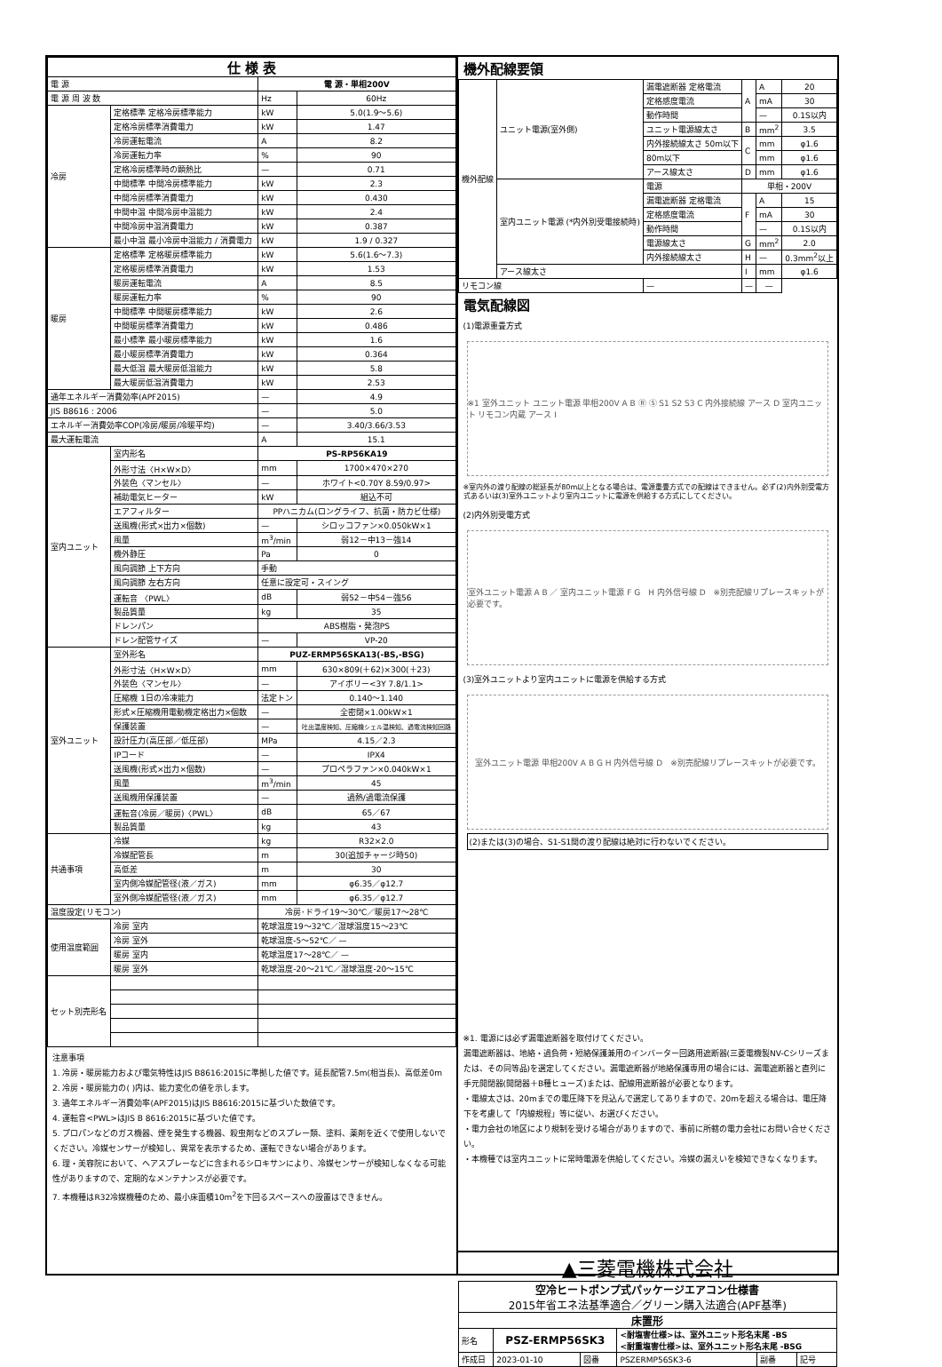| 仕 様 表 | | | |
| --- | --- | --- | --- |
| 電 源 | | 電 源・単相200V | |
| 電 源 周 波 数 | | Hz | 60Hz |
| 冷房 | 定格標準 定格冷房標準能力 | kW | 5.0(1.9～5.6) |
| | 定格冷房標準消費電力 | kW | 1.47 |
| | 冷房運転電流 | A | 8.2 |
| | 冷房運転力率 | % | 90 |
| | 定格冷房標準時の顕熱比 | — | 0.71 |
| | 中間標準 中間冷房標準能力 | kW | 2.3 |
| | 中間冷房標準消費電力 | kW | 0.430 |
| | 中間中温 中間冷房中温能力 | kW | 2.4 |
| | 中間冷房中温消費電力 | kW | 0.387 |
| | 最小中温 最小冷房中温能力 / 消費電力 | kW | 1.9 / 0.327 |
| 暖房 | 定格標準 定格暖房標準能力 | kW | 5.6(1.6～7.3) |
| | 定格暖房標準消費電力 | kW | 1.53 |
| | 暖房運転電流 | A | 8.5 |
| | 暖房運転力率 | % | 90 |
| | 中間標準 中間暖房標準能力 | kW | 2.6 |
| | 中間暖房標準消費電力 | kW | 0.486 |
| | 最小標準 最小暖房標準能力 | kW | 1.6 |
| | 最小暖房標準消費電力 | kW | 0.364 |
| | 最大低温 最大暖房低温能力 | kW | 5.8 |
| | 最大暖房低温消費電力 | kW | 2.53 |
| 通年エネルギー消費効率(APF2015) | | — | 4.9 |
| JIS B8616 : 2006 | | — | 5.0 |
| エネルギー消費効率COP(冷房/暖房/冷暖平均) | | — | 3.40/3.66/3.53 |
| 最大運転電流 | | A | 15.1 |
| 室内ユニット | 室内形名 | PS-RP56KA19 | |
| | 外形寸法〈H×W×D〉 | mm | 1700×470×270 |
| | 外装色〈マンセル〉 | — | ホワイト<0.70Y 8.59/0.97> |
| | 補助電気ヒーター | kW | 組込不可 |
| | エアフィルター | PPハニカム(ロングライフ、抗菌・防カビ仕様) | |
| | 送風機(形式×出力×個数) | — | シロッコファン×0.050kW×1 |
| | 風量 | m<sup>3</sup>/min | 弱12－中13－強14 |
| | 機外静圧 | Pa | 0 |
| | 風向調節 上下方向 | 手動 | |
| | 風向調節 左右方向 | 任意に設定可・スイング | |
| | 運転音 〈PWL〉 | dB | 弱52－中54－強56 |
| | 製品質量 | kg | 35 |
| | ドレンパン | ABS樹脂・発泡PS | |
| | ドレン配管サイズ | — | VP-20 |
| 室外ユニット | 室外形名 | PUZ-ERMP56SKA13(-BS,-BSG) | |
| | 外形寸法〈H×W×D〉 | mm | 630×809(＋62)×300(＋23) |
| | 外装色〈マンセル〉 | — | アイボリー<3Y 7.8/1.1> |
| | 圧縮機 1日の冷凍能力 | 法定トン | 0.140～1.140 |
| | 形式×圧縮機用電動機定格出力×個数 | — | 全密閉×1.00kW×1 |
| | 保護装置 | — | 吐出温度検知、圧縮機シェル温検知、過電流検知回路 |
| | 設計圧力(高圧部／低圧部) | MPa | 4.15／2.3 |
| | IPコード | — | IPX4 |
| | 送風機(形式×出力×個数) | — | プロペラファン×0.040kW×1 |
| | 風量 | m<sup>3</sup>/min | 45 |
| | 送風機用保護装置 | — | 過熱/過電流保護 |
| | 運転音(冷房／暖房)〈PWL〉 | dB | 65／67 |
| | 製品質量 | kg | 43 |
| 共通事項 | 冷媒 | kg | R32×2.0 |
| | 冷媒配管長 | m | 30(追加チャージ時50) |
| | 高低差 | m | 30 |
| | 室内側冷媒配管径(液／ガス) | mm | φ6.35／φ12.7 |
| | 室外側冷媒配管径(液／ガス) | mm | φ6.35／φ12.7 |
| 温度設定(リモコン) | | 冷房･ドライ19～30℃／暖房17～28℃ | |
| 使用温度範囲 | 冷房 室内 | 乾球温度19～32℃／湿球温度15～23℃ | |
| | 冷房 室外 | 乾球温度-5～52℃／ — | |
| | 暖房 室内 | 乾球温度17～28℃／ — | |
| | 暖房 室外 | 乾球温度-20～21℃／湿球温度-20～15℃ | |
| セット別売形名 | | | |
注意事項
1. 冷房・暖房能力および電気特性はJIS B8616:2015に準拠した値です。延長配管7.5m(相当長)、高低差0m
2. 冷房・暖房能力の( )内は、能力変化の値を示します。
3. 通年エネルギー消費効率(APF2015)はJIS B8616:2015に基づいた数値です。
4. 運転音<PWL>はJIS B 8616:2015に基づいた値です。
5. プロパンなどのガス機器、煙を発生する機器、殺虫剤などのスプレー類、塗料、薬剤を近くで使用しないでください。冷媒センサーが検知し、異常を表示するため、運転できない場合があります。
6. 理・美容院において、ヘアスプレーなどに含まれるシロキサンにより、冷媒センサーが検知しなくなる可能性がありますので、定期的なメンテナンスが必要です。
7. 本機種はR32冷媒機種のため、最小床面積10m<sup>2</sup>を下回るスペースへの設置はできません。
機外配線要領
| 機外配線 | ユニット電源(室外側) | 漏電遮断器 定格電流 | A | A | 20 |
| | | 定格感度電流 | | mA | 30 |
| | | 動作時間 | | — | 0.1S以内 |
| | | ユニット電源線太さ | B | mm<sup>2</sup> | 3.5 |
| | | 内外接続線太さ 50m以下 | C | mm | φ1.6 |
| | | 80m以下 | | mm | φ1.6 |
| | | アース線太さ | D | mm | φ1.6 |
| | 室内ユニット電源 (*内外別受電接続時) | 電源 | 単相・200V | | |
| | | 漏電遮断器 定格電流 | F | A | 15 |
| | | 定格感度電流 | | mA | 30 |
| | | 動作時間 | | — | 0.1S以内 |
| | | 電源線太さ | G | mm<sup>2</sup> | 2.0 |
| | | 内外接続線太さ | H | — | 0.3mm<sup>2</sup>以上 |
| | アース線太さ | | I | mm | φ1.6 |
| リモコン線 | | — | — | — | |
電気配線図
(1)電源重畳方式
※1 室外ユニット ユニット電源 単相200V A B Ⓡ Ⓢ S1 S2 S3 C 内外接続線 アース D 室内ユニット リモコン内蔵 アース I
※室内外の渡り配線の総延長が80m以上となる場合は、電源重畳方式での配線はできません。必ず(2)内外別受電方式あるいは(3)室外ユニットより室内ユニットに電源を供給する方式にしてください。
(2)内外別受電方式
室外ユニット電源 A B ／ 室内ユニット電源 F G　H 内外信号線 D　※別売配線リプレースキットが必要です。
(3)室外ユニットより室内ユニットに電源を供給する方式
室外ユニット電源 単相200V A B G H 内外信号線 D　※別売配線リプレースキットが必要です。
(2)または(3)の場合、S1-S1間の渡り配線は絶対に行わないでください。
※1. 電源には必ず漏電遮断器を取付けてください。
漏電遮断器は、地絡・過負荷・短絡保護兼用のインバーター回路用遮断器(三菱電機製NV-Cシリーズまたは、その同等品)を選定してください。漏電遮断器が地絡保護専用の場合には、漏電遮断器と直列に手元開閉器(開閉器＋B種ヒューズ)または、配線用遮断器が必要となります。
・電線太さは、20mまでの電圧降下を見込んで選定してありますので、20mを超える場合は、電圧降下を考慮して「内線規程」等に従い、お選びください。
・電力会社の地区により規制を受ける場合がありますので、事前に所轄の電力会社にお問い合せください。
・本機種では室内ユニットに常時電源を供給してください。冷媒の漏えいを検知できなくなります。
▲三菱電機株式会社
| 空冷ヒートポンプ式パッケージエアコン仕様書 2015年省エネ法基準適合／グリーン購入法適合(APF基準) | | | | | |
| 床置形 | | | | | |
| 形名 | PSZ-ERMP56SK3 | | <耐塩害仕様>は、室外ユニット形名末尾 -BS <耐重塩害仕様>は、室外ユニット形名末尾 -BSG | | |
| 作成日 | 2023-01-10 | 図番 | PSZERMP56SK3-6 | 副番 | 記号 |